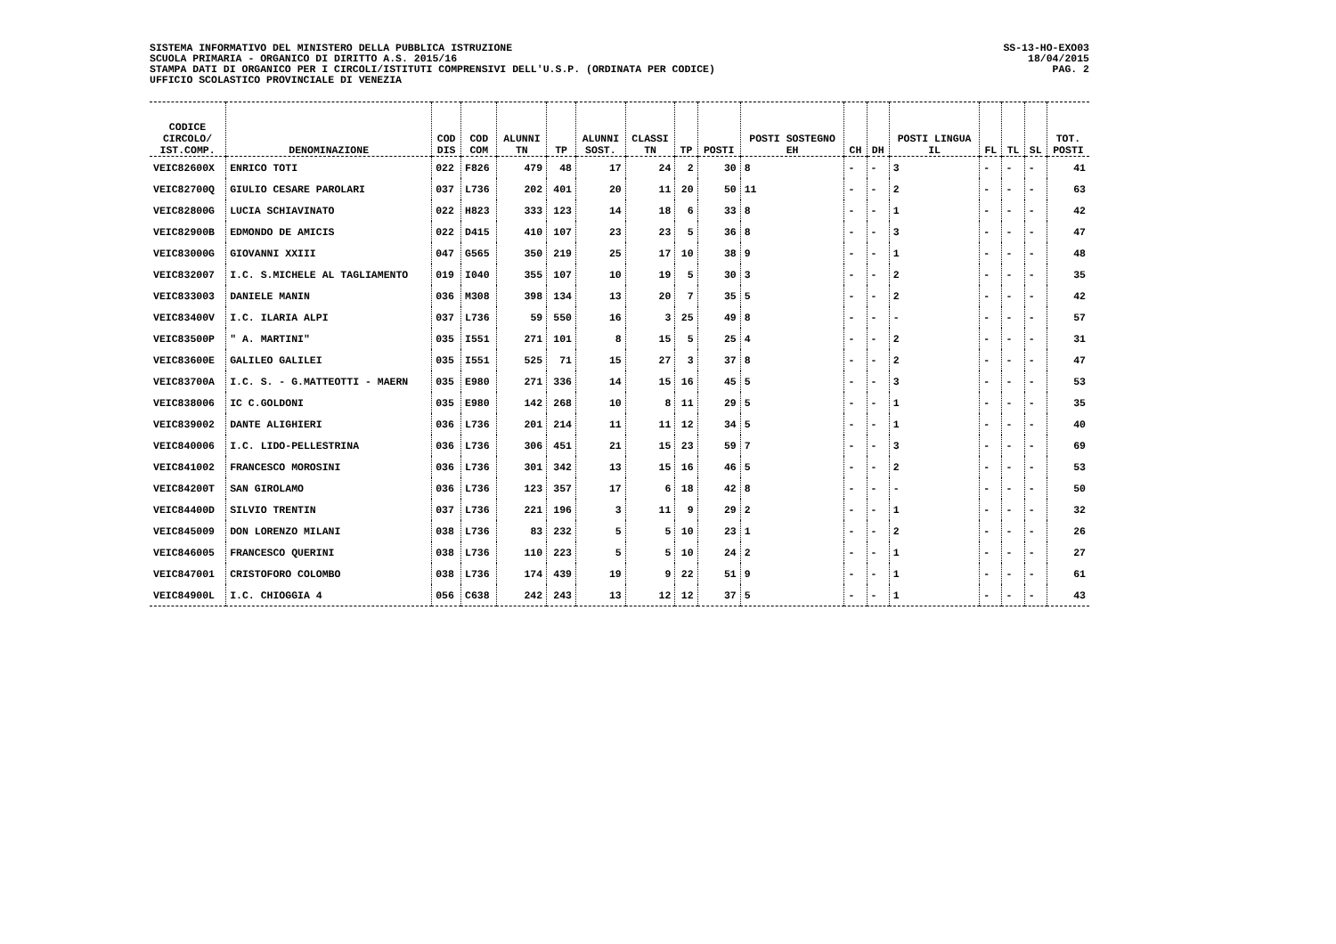SISTEMA INFORMATIVO DEL MINISTERO DELLA PUBBLICA ISTRUZIONE
SCUOLA PRIMARIA - ORGANICO DI DIRITTO A.S. 2015/16
STAMPA DATI DI ORGANICO PER I CIRCOLI/ISTITUTI COMPRENSIVI DELL'U.S.P. (ORDINATA PER CODICE)
UFFICIO SCOLASTICO PROVINCIALE DI VENEZIA
SS-13-HO-EXO03
18/04/2015
PAG. 2
| CODICE CIRCOLO/ IST.COMP. | DENOMINAZIONE | COD DIS | COD COM | ALUNNI TN | TP | ALUNNI SOST. | CLASSI TN | TP | POSTI | POSTI SOSTEGNO EH | CH | DH | POSTI LINGUA IL | FL | TL | SL | TOT. POSTI |
| --- | --- | --- | --- | --- | --- | --- | --- | --- | --- | --- | --- | --- | --- | --- | --- | --- | --- |
| VEIC82600X | ENRICO TOTI | 022 | F826 | 479 | 48 | 17 | 24 | 2 | 30 | 8 | - | - | 3 | - | - | - | 41 |
| VEIC82700Q | GIULIO CESARE PAROLARI | 037 | L736 | 202 | 401 | 20 | 11 | 20 | 50 | 11 | - | - | 2 | - | - | - | 63 |
| VEIC82800G | LUCIA SCHIAVINATO | 022 | H823 | 333 | 123 | 14 | 18 | 6 | 33 | 8 | - | - | 1 | - | - | - | 42 |
| VEIC82900B | EDMONDO DE AMICIS | 022 | D415 | 410 | 107 | 23 | 23 | 5 | 36 | 8 | - | - | 3 | - | - | - | 47 |
| VEIC83000G | GIOVANNI XXIII | 047 | G565 | 350 | 219 | 25 | 17 | 10 | 38 | 9 | - | - | 1 | - | - | - | 48 |
| VEIC832007 | I.C. S.MICHELE AL TAGLIAMENTO | 019 | I040 | 355 | 107 | 10 | 19 | 5 | 30 | 3 | - | - | 2 | - | - | - | 35 |
| VEIC833003 | DANIELE MANIN | 036 | M308 | 398 | 134 | 13 | 20 | 7 | 35 | 5 | - | - | 2 | - | - | - | 42 |
| VEIC83400V | I.C. ILARIA ALPI | 037 | L736 | 59 | 550 | 16 | 3 | 25 | 49 | 8 | - | - | - | - | - | - | 57 |
| VEIC83500P | " A. MARTINI" | 035 | I551 | 271 | 101 | 8 | 15 | 5 | 25 | 4 | - | - | 2 | - | - | - | 31 |
| VEIC83600E | GALILEO GALILEI | 035 | I551 | 525 | 71 | 15 | 27 | 3 | 37 | 8 | - | - | 2 | - | - | - | 47 |
| VEIC83700A | I.C. S. - G.MATTEOTTI - MAERN | 035 | E980 | 271 | 336 | 14 | 15 | 16 | 45 | 5 | - | - | 3 | - | - | - | 53 |
| VEIC838006 | IC C.GOLDONI | 035 | E980 | 142 | 268 | 10 | 8 | 11 | 29 | 5 | - | - | 1 | - | - | - | 35 |
| VEIC839002 | DANTE ALIGHIERI | 036 | L736 | 201 | 214 | 11 | 11 | 12 | 34 | 5 | - | - | 1 | - | - | - | 40 |
| VEIC840006 | I.C. LIDO-PELLESTRINA | 036 | L736 | 306 | 451 | 21 | 15 | 23 | 59 | 7 | - | - | 3 | - | - | - | 69 |
| VEIC841002 | FRANCESCO MOROSINI | 036 | L736 | 301 | 342 | 13 | 15 | 16 | 46 | 5 | - | - | 2 | - | - | - | 53 |
| VEIC84200T | SAN GIROLAMO | 036 | L736 | 123 | 357 | 17 | 6 | 18 | 42 | 8 | - | - | - | - | - | - | 50 |
| VEIC84400D | SILVIO TRENTIN | 037 | L736 | 221 | 196 | 3 | 11 | 9 | 29 | 2 | - | - | 1 | - | - | - | 32 |
| VEIC845009 | DON LORENZO MILANI | 038 | L736 | 83 | 232 | 5 | 5 | 10 | 23 | 1 | - | - | 2 | - | - | - | 26 |
| VEIC846005 | FRANCESCO QUERINI | 038 | L736 | 110 | 223 | 5 | 5 | 10 | 24 | 2 | - | - | 1 | - | - | - | 27 |
| VEIC847001 | CRISTOFORO COLOMBO | 038 | L736 | 174 | 439 | 19 | 9 | 22 | 51 | 9 | - | - | 1 | - | - | - | 61 |
| VEIC84900L | I.C. CHIOGGIA 4 | 056 | C638 | 242 | 243 | 13 | 12 | 12 | 37 | 5 | - | - | 1 | - | - | - | 43 |